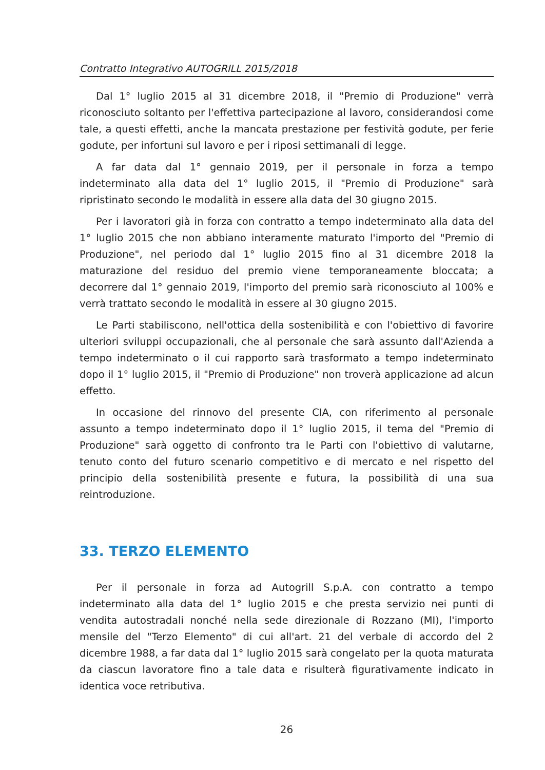Contratto Integrativo AUTOGRILL 2015/2018
Dal 1° luglio 2015 al 31 dicembre 2018, il "Premio di Produzione" verrà riconosciuto soltanto per l'effettiva partecipazione al lavoro, considerandosi come tale, a questi effetti, anche la mancata prestazione per festività godute, per ferie godute, per infortuni sul lavoro e per i riposi settimanali di legge.
A far data dal 1° gennaio 2019, per il personale in forza a tempo indeterminato alla data del 1° luglio 2015, il "Premio di Produzione" sarà ripristinato secondo le modalità in essere alla data del 30 giugno 2015.
Per i lavoratori già in forza con contratto a tempo indeterminato alla data del 1° luglio 2015 che non abbiano interamente maturato l'importo del "Premio di Produzione", nel periodo dal 1° luglio 2015 fino al 31 dicembre 2018 la maturazione del residuo del premio viene temporaneamente bloccata; a decorrere dal 1° gennaio 2019, l'importo del premio sarà riconosciuto al 100% e verrà trattato secondo le modalità in essere al 30 giugno 2015.
Le Parti stabiliscono, nell'ottica della sostenibilità e con l'obiettivo di favorire ulteriori sviluppi occupazionali, che al personale che sarà assunto dall'Azienda a tempo indeterminato o il cui rapporto sarà trasformato a tempo indeterminato dopo il 1° luglio 2015, il "Premio di Produzione" non troverà applicazione ad alcun effetto.
In occasione del rinnovo del presente CIA, con riferimento al personale assunto a tempo indeterminato dopo il 1° luglio 2015, il tema del "Premio di Produzione" sarà oggetto di confronto tra le Parti con l'obiettivo di valutarne, tenuto conto del futuro scenario competitivo e di mercato e nel rispetto del principio della sostenibilità presente e futura, la possibilità di una sua reintroduzione.
33. TERZO ELEMENTO
Per il personale in forza ad Autogrill S.p.A. con contratto a tempo indeterminato alla data del 1° luglio 2015 e che presta servizio nei punti di vendita autostradali nonché nella sede direzionale di Rozzano (MI), l'importo mensile del "Terzo Elemento" di cui all'art. 21 del verbale di accordo del 2 dicembre 1988, a far data dal 1° luglio 2015 sarà congelato per la quota maturata da ciascun lavoratore fino a tale data e risulterà figurativamente indicato in identica voce retributiva.
26